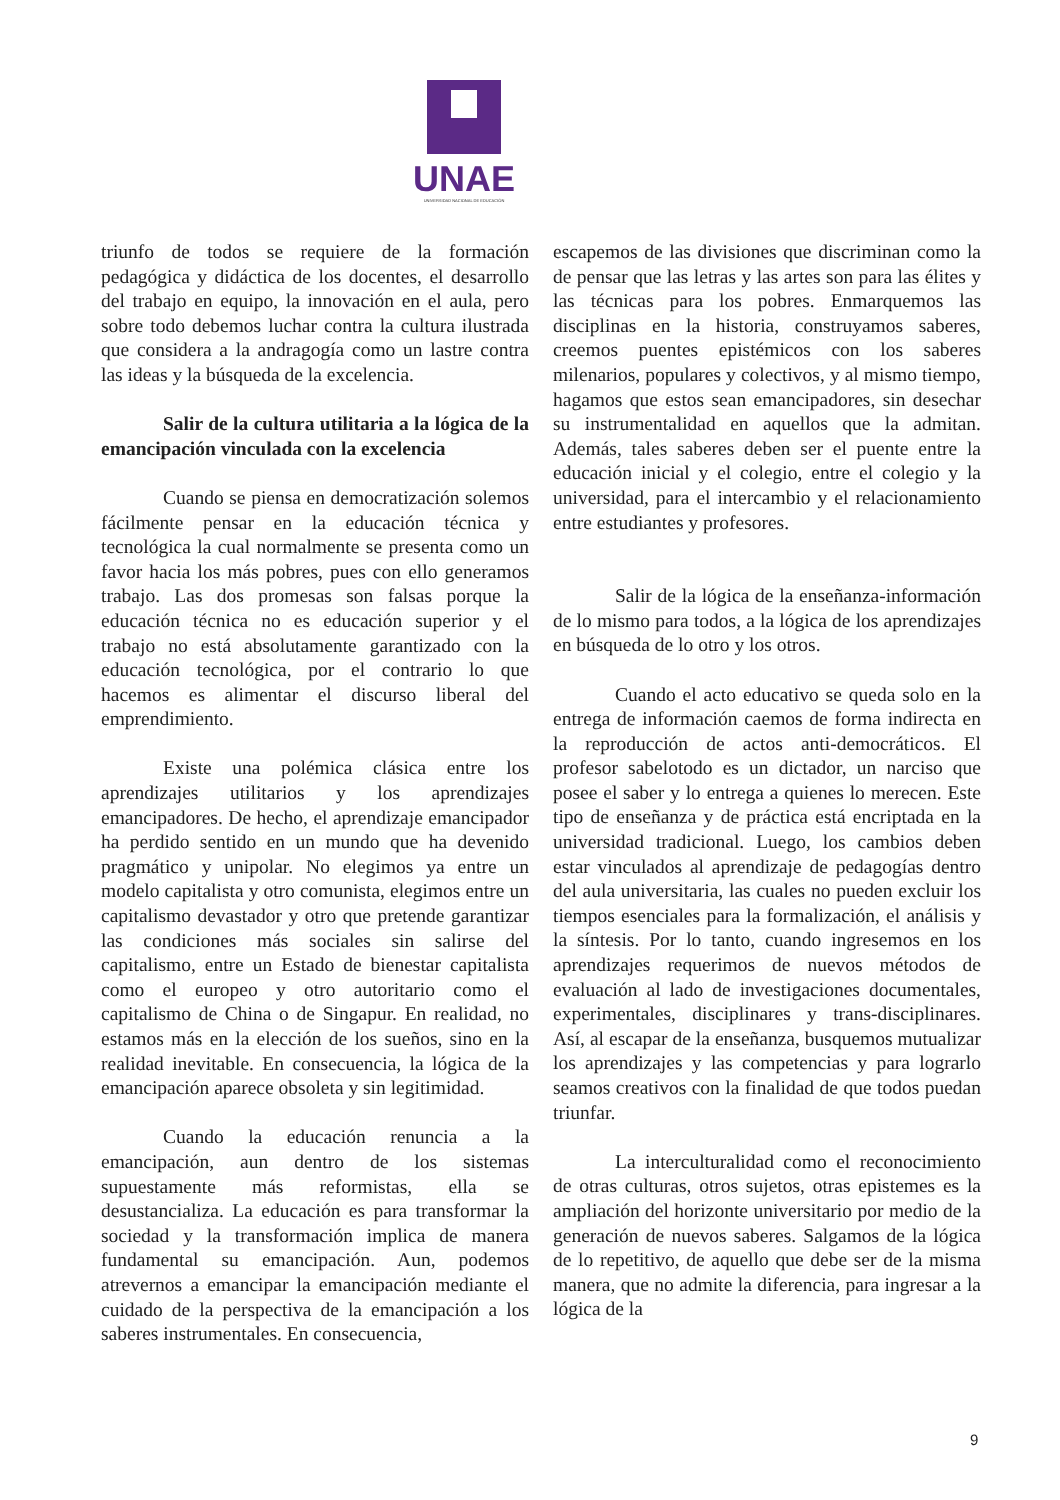UNAE
UNIVERSIDAD NACIONAL DE EDUCACIÓN
triunfo de todos se requiere de la formación pedagógica y didáctica de los docentes, el desarrollo del trabajo en equipo, la innovación en el aula, pero sobre todo debemos luchar contra la cultura ilustrada que considera a la andragogía como un lastre contra las ideas y la búsqueda de la excelencia.
Salir de la cultura utilitaria a la lógica de la emancipación vinculada con la excelencia
Cuando se piensa en democratización solemos fácilmente pensar en la educación técnica y tecnológica la cual normalmente se presenta como un favor hacia los más pobres, pues con ello generamos trabajo. Las dos promesas son falsas porque la educación técnica no es educación superior y el trabajo no está absolutamente garantizado con la educación tecnológica, por el contrario lo que hacemos es alimentar el discurso liberal del emprendimiento.
Existe una polémica clásica entre los aprendizajes utilitarios y los aprendizajes emancipadores. De hecho, el aprendizaje emancipador ha perdido sentido en un mundo que ha devenido pragmático y unipolar. No elegimos ya entre un modelo capitalista y otro comunista, elegimos entre un capitalismo devastador y otro que pretende garantizar las condiciones más sociales sin salirse del capitalismo, entre un Estado de bienestar capitalista como el europeo y otro autoritario como el capitalismo de China o de Singapur. En realidad, no estamos más en la elección de los sueños, sino en la realidad inevitable. En consecuencia, la lógica de la emancipación aparece obsoleta y sin legitimidad.
Cuando la educación renuncia a la emancipación, aun dentro de los sistemas supuestamente más reformistas, ella se desustancializa. La educación es para transformar la sociedad y la transformación implica de manera fundamental su emancipación. Aun, podemos atrevernos a emancipar la emancipación mediante el cuidado de la perspectiva de la emancipación a los saberes instrumentales. En consecuencia,
escapemos de las divisiones que discriminan como la de pensar que las letras y las artes son para las élites y las técnicas para los pobres. Enmarquemos las disciplinas en la historia, construyamos saberes, creemos puentes epistémicos con los saberes milenarios, populares y colectivos, y al mismo tiempo, hagamos que estos sean emancipadores, sin desechar su instrumentalidad en aquellos que la admitan. Además, tales saberes deben ser el puente entre la educación inicial y el colegio, entre el colegio y la universidad, para el intercambio y el relacionamiento entre estudiantes y profesores.
Salir de la lógica de la enseñanza-información de lo mismo para todos, a la lógica de los aprendizajes en búsqueda de lo otro y los otros.
Cuando el acto educativo se queda solo en la entrega de información caemos de forma indirecta en la reproducción de actos anti-democráticos. El profesor sabelotodo es un dictador, un narciso que posee el saber y lo entrega a quienes lo merecen. Este tipo de enseñanza y de práctica está encriptada en la universidad tradicional. Luego, los cambios deben estar vinculados al aprendizaje de pedagogías dentro del aula universitaria, las cuales no pueden excluir los tiempos esenciales para la formalización, el análisis y la síntesis. Por lo tanto, cuando ingresemos en los aprendizajes requerimos de nuevos métodos de evaluación al lado de investigaciones documentales, experimentales, disciplinares y trans-disciplinares. Así, al escapar de la enseñanza, busquemos mutualizar los aprendizajes y las competencias y para lograrlo seamos creativos con la finalidad de que todos puedan triunfar.
La interculturalidad como el reconocimiento de otras culturas, otros sujetos, otras epistemes es la ampliación del horizonte universitario por medio de la generación de nuevos saberes. Salgamos de la lógica de lo repetitivo, de aquello que debe ser de la misma manera, que no admite la diferencia, para ingresar a la lógica de la
9